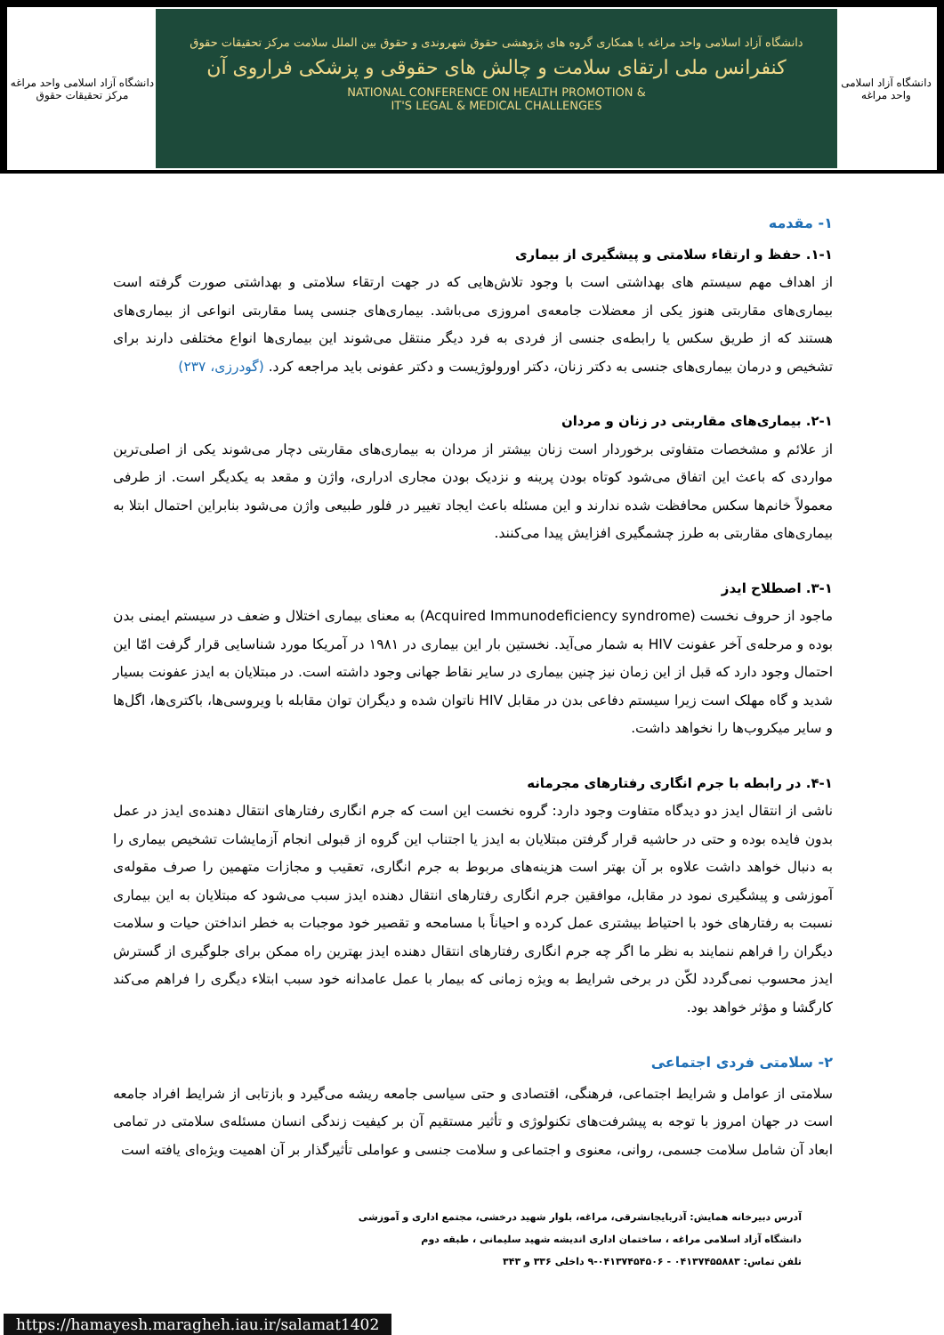دانشگاه آزاد اسلامی واحد مراغه
مرکز تحقیقات حقوق
دانشگاه آزاد اسلامی واحد مراغه با همکاری گروه های پژوهشی حقوق شهروندی و حقوق بین الملل سلامت مرکز تحقیقات حقوق
کنفرانس ملی ارتقای سلامت و چالش های حقوقی و پزشکی فراروی آن
NATIONAL CONFERENCE ON HEALTH PROMOTION &
IT'S LEGAL & MEDICAL CHALLENGES
دانشگاه آزاد اسلامی
واحد مراغه
۱- مقدمه
۱-۱. حفظ و ارتقاء سلامتی و پیشگیری از بیماری
از اهداف مهم سیستم های بهداشتی است با وجود تلاش‌هایی که در جهت ارتقاء سلامتی و بهداشتی صورت گرفته است بیماری‌های مقاربتی هنوز یکی از معضلات جامعه‌ی امروزی می‌باشد. بیماری‌های جنسی پسا مقاربتی انواعی از بیماری‌های هستند که از طریق سکس یا رابطه‌ی جنسی از فردی به فرد دیگر منتقل می‌شوند این بیماری‌ها انواع مختلفی دارند برای تشخیص و درمان بیماری‌های جنسی به دکتر زنان، دکتر اورولوژیست و دکتر عفونی باید مراجعه کرد. (گودرزی، ۲۳۷)
۲-۱. بیماری‌های مقاربتی در زنان و مردان
از علائم و مشخصات متفاوتی برخوردار است زنان بیشتر از مردان به بیماری‌های مقاربتی دچار می‌شوند یکی از اصلی‌ترین مواردی که باعث این اتفاق می‌شود کوتاه بودن پرینه و نزدیک بودن مجاری ادراری، واژن و مقعد به یکدیگر است. از طرفی معمولاً خانم‌ها سکس محافظت شده ندارند و این مسئله باعث ایجاد تغییر در فلور طبیعی واژن می‌شود بنابراین احتمال ابتلا به بیماری‌های مقاربتی به طرز چشمگیری افزایش پیدا می‌کنند.
۳-۱. اصطلاح ایدز
ماجود از حروف نخست (Acquired Immunodeficiency syndrome) به معنای بیماری اختلال و ضعف در سیستم ایمنی بدن بوده و مرحله‌ی آخر عفونت HIV به شمار می‌آید. نخستین بار این بیماری در ۱۹۸۱ در آمریکا مورد شناسایی قرار گرفت امّا این احتمال وجود دارد که قبل از این زمان نیز چنین بیماری در سایر نقاط جهانی وجود داشته است. در مبتلایان به ایدز عفونت بسیار شدید و گاه مهلک است زیرا سیستم دفاعی بدن در مقابل HIV ناتوان شده و دیگران توان مقابله با ویروسی‌ها، باکتری‌ها، اگل‌ها و سایر میکروب‌ها را نخواهد داشت.
۴-۱. در رابطه با جرم انگاری رفتارهای مجرمانه
ناشی از انتقال ایدز دو دیدگاه متفاوت وجود دارد: گروه نخست این است که جرم انگاری رفتارهای انتقال دهنده‌ی ایدز در عمل بدون فایده بوده و حتی در حاشیه قرار گرفتن مبتلایان به ایدز یا اجتناب این گروه از قبولی انجام آزمایشات تشخیص بیماری را به دنبال خواهد داشت علاوه بر آن بهتر است هزینه‌های مربوط به جرم انگاری، تعقیب و مجازات متهمین را صرف مقوله‌ی آموزشی و پیشگیری نمود در مقابل، موافقین جرم انگاری رفتارهای انتقال دهنده ایدز سبب می‌شود که مبتلایان به این بیماری نسبت به رفتارهای خود با احتیاط بیشتری عمل کرده و احیاناً با مسامحه و تقصیر خود موجبات به خطر انداختن حیات و سلامت دیگران را فراهم ننمایند به نظر ما اگر چه جرم انگاری رفتارهای انتقال دهنده ایدز بهترین راه ممکن برای جلوگیری از گسترش ایدز محسوب نمی‌گردد لکّن در برخی شرایط به ویژه زمانی که بیمار با عمل عامدانه خود سبب ابتلاء دیگری را فراهم می‌کند کارگشا و مؤثر خواهد بود.
۲- سلامتی فردی اجتماعی
سلامتی از عوامل و شرایط اجتماعی، فرهنگی، اقتصادی و حتی سیاسی جامعه ریشه می‌گیرد و بازتابی از شرایط افراد جامعه است در جهان امروز با توجه به پیشرفت‌های تکنولوژی و تأثیر مستقیم آن بر کیفیت زندگی انسان مسئله‌ی سلامتی در تمامی ابعاد آن شامل سلامت جسمی، روانی، معنوی و اجتماعی و سلامت جنسی و عواملی تأثیرگذار بر آن اهمیت ویژه‌ای یافته است
آدرس دبیرخانه همایش: آذربایجانشرقی، مراغه، بلوار شهید درخشی، مجتمع اداری و آموزشی
دانشگاه آزاد اسلامی مراغه ، ساختمان اداری اندیشه شهید سلیمانی ، طبقه دوم
تلفن تماس: ۰۴۱۳۷۴۵۵۸۸۳ - ۰۴۱۳۷۴۵۴۵۰۶-۹ داخلی ۳۳۶ و ۳۴۳
https://hamayesh.maragheh.iau.ir/salamat1402